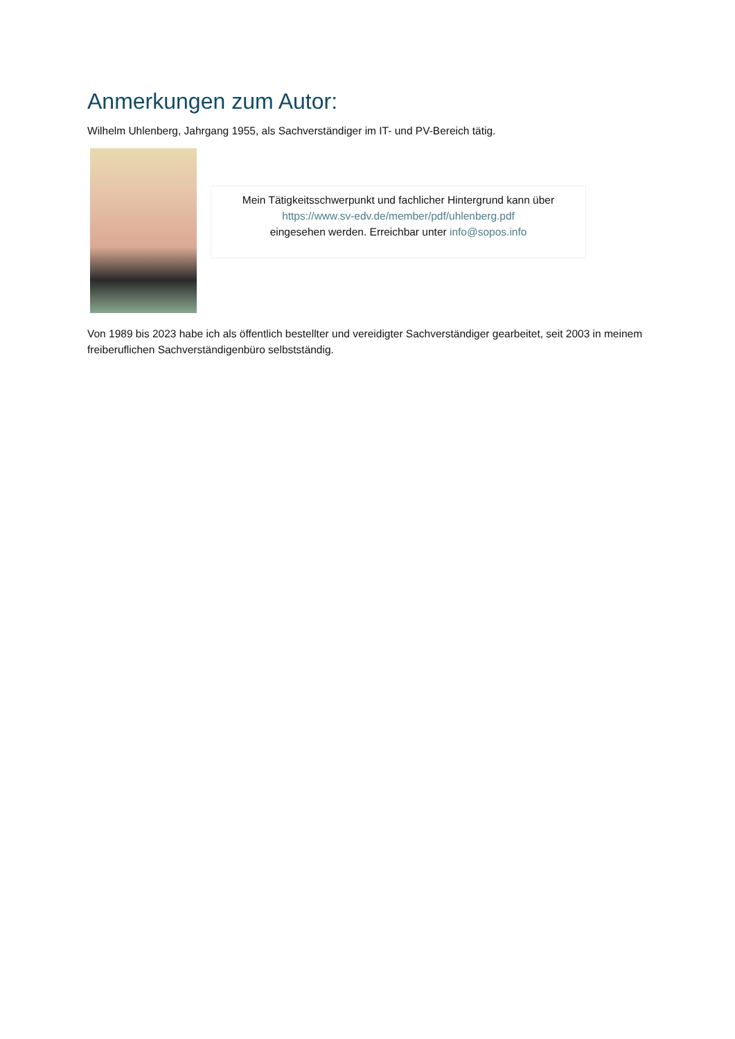Anmerkungen zum Autor:
Wilhelm Uhlenberg, Jahrgang 1955, als Sachverständiger im IT- und PV-Bereich tätig.
Mein Tätigkeitsschwerpunkt und fachlicher Hintergrund kann über
https://www.sv-edv.de/member/pdf/uhlenberg.pdf
eingesehen werden. Erreichbar unter info@sopos.info
Von 1989 bis 2023 habe ich als öffentlich bestellter und vereidigter Sachverständiger gearbeitet, seit 2003 in meinem freiberuflichen Sachverständigenbüro selbstständig.